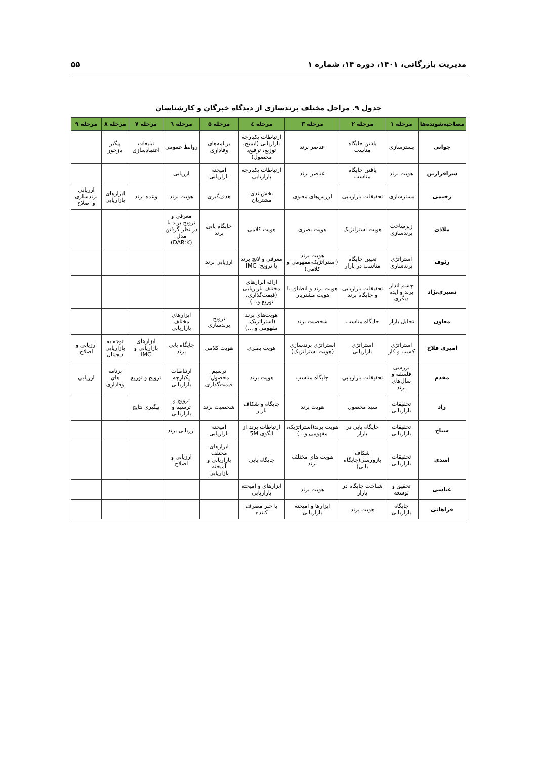مدیریت بازرگانی، ۱۴۰۱، دوره ۱۴، شماره ۱ ۵۵
جدول ۹. مراحل مختلف برندسازی از دیدگاه خبرگان و کارشناسان
| مصاحبه‌شونده‌ها | مرحله ۱ | مرحله ۲ | مرحله ۳ | مرحله ٤ | مرحله ۵ | مرحله ٦ | مرحله ۷ | مرحله ۸ | مرحله ۹ |
| --- | --- | --- | --- | --- | --- | --- | --- | --- | --- |
| جوانی | بسترسازی | یافتن جایگاه مناسب | عناصر برند | ارتباطات یکپارچه بازاریابی (ایمیج، توزیع، ترفیع، محصول) | برنامه‌های وفاداری | روابط عمومی | تبلیغات اعتمادسازی | پیگیر بازخور | |
| سرافرازین | هویت برند | یافتن جایگاه مناسب | عناصر برند | ارتباطات یکپارچه بازاریابی | آمیخته بازاریابی | ارزیابی | | | |
| رحیمی | بسترسازی | تحقیقات بازاریابی | ارزش‌های معنوی | بخش‌بندی مشتریان | هدف‌گیری | هویت برند | وعده برند | ابزارهای بازاریابی | ارزیابی برندسازی و اصلاح |
| ملاذی | زیرساخت برندسازی | هویت استراتژیک | هویت بصری | هویت کلامی | جایگاه یابی برند | معرفی و ترویج برند با در نظر گرفتن مدل (DAR:K) | | | |
| رئوف | استراتژی برندسازی | تعیین جایگاه مناسب در بازار | هویت برند (استراتژیک،مفهومی و کلامی) | معرفی و لانچ برند یا ترویج؛ IMC | ارزیابی برند | | | | |
| نصیری‌نژاد | چشم انداز برند و ایده دیگری | تحقیقات بازاریابی و جایگاه برند | هویت برند و انطباق با هویت مشتریان | ارائه ابزارهای مختلف بازاریابی (قیمت‌گذاری، توزیع و...) | | | | | |
| معاون | تحلیل بازار | جایگاه مناسب | شخصیت برند | هویت‌های برند (استراتژیک، مفهومی و ...) | ترویج برندسازی | ابزارهای مختلف بازاریابی | | | |
| امیری فلاح | استراتژی کسب و کار | استراتژی بازاریابی | استراتژی برندسازی (هویت استراتژیک) | هویت بصری | هویت کلامی | جایگاه یابی برند | ابزارهای بازاریابی و IMC | توجه به بازاریابی دیجیتال | ارزیابی و اصلاح |
| مقدم | بررسی فلسفه و سال‌های برند | تحقیقات بازاریابی | جایگاه مناسب | هویت برند | ترسیم محصول؛ قیمت‌گذاری | ارتباطات یکپارچه بازاریابی | ترویج و توزیع | برنامه های وفاداری | ارزیابی |
| راد | تحقیقات بازاریابی | سبد محصول | هویت برند | جایگاه و شکاف بازار | شخصیت برند | ترویج و ترسیم و بازاریابی | پیگیری نتایج | | |
| سیاح | تحقیقات بازاریابی | جایگاه یابی در بازار | هویت برند(استراتژیک، مفهومی و...) | ارتباطات برند از الگوی 5M | آمیخته بازاریابی | ارزیابی برند | | | |
| اسدی | تحقیقات بازاریابی | شکاف بازورسی(جایگاه یابی) | هویت های مختلف برند | جایگاه یابی | ابزارهای مختلف بازاریابی و آمیخته بازاریابی | ارزیابی و اصلاح | | | |
| عباسی | تحقیق و توسعه | شناخت جایگاه در بازار | هویت برند | ابزارهای و آمیخته بازاریابی | | | | | |
| فراهانی | جایگاه بازاریابی | هویت برند | ابزارها و آمیخته بازاریابی | با خبر مصرف کننده | | | | | |